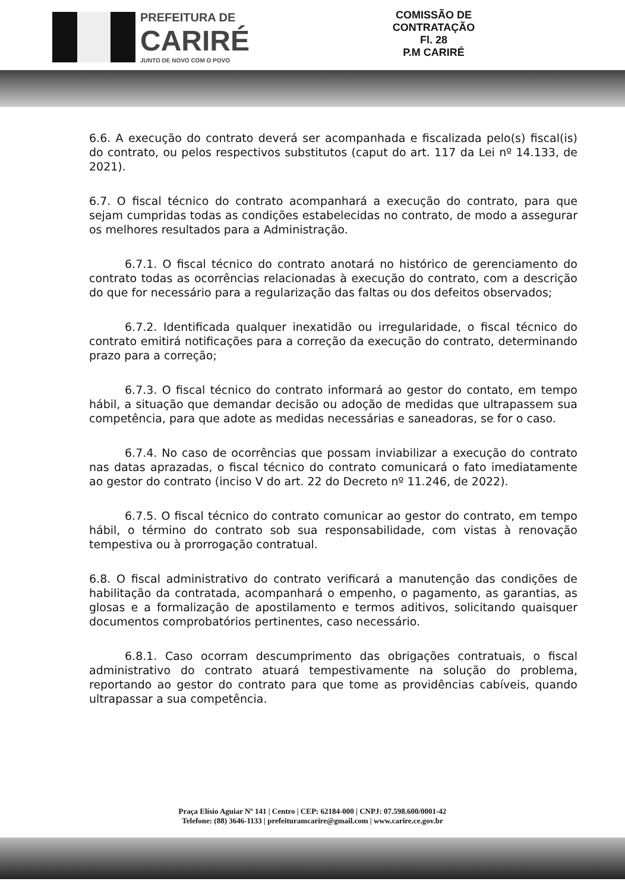PREFEITURA DE
CARIRÉ
JUNTO DE NOVO COM O POVO
COMISSÃO DE CONTRATAÇÃO
Fl. 28
P.M CARIRÉ
6.6. A execução do contrato deverá ser acompanhada e fiscalizada pelo(s) fiscal(is) do contrato, ou pelos respectivos substitutos (caput do art. 117 da Lei nº 14.133, de 2021).
6.7. O fiscal técnico do contrato acompanhará a execução do contrato, para que sejam cumpridas todas as condições estabelecidas no contrato, de modo a assegurar os melhores resultados para a Administração.
6.7.1. O fiscal técnico do contrato anotará no histórico de gerenciamento do contrato todas as ocorrências relacionadas à execução do contrato, com a descrição do que for necessário para a regularização das faltas ou dos defeitos observados;
6.7.2. Identificada qualquer inexatidão ou irregularidade, o fiscal técnico do contrato emitirá notificações para a correção da execução do contrato, determinando prazo para a correção;
6.7.3. O fiscal técnico do contrato informará ao gestor do contato, em tempo hábil, a situação que demandar decisão ou adoção de medidas que ultrapassem sua competência, para que adote as medidas necessárias e saneadoras, se for o caso.
6.7.4. No caso de ocorrências que possam inviabilizar a execução do contrato nas datas aprazadas, o fiscal técnico do contrato comunicará o fato imediatamente ao gestor do contrato (inciso V do art. 22 do Decreto nº 11.246, de 2022).
6.7.5. O fiscal técnico do contrato comunicar ao gestor do contrato, em tempo hábil, o término do contrato sob sua responsabilidade, com vistas à renovação tempestiva ou à prorrogação contratual.
6.8. O fiscal administrativo do contrato verificará a manutenção das condições de habilitação da contratada, acompanhará o empenho, o pagamento, as garantias, as glosas e a formalização de apostilamento e termos aditivos, solicitando quaisquer documentos comprobatórios pertinentes, caso necessário.
6.8.1. Caso ocorram descumprimento das obrigações contratuais, o fiscal administrativo do contrato atuará tempestivamente na solução do problema, reportando ao gestor do contrato para que tome as providências cabíveis, quando ultrapassar a sua competência.
Praça Elísio Aguiar Nº 141 | Centro | CEP: 62184-000 | CNPJ: 07.598.600/0001-42
Telefone: (88) 3646-1133 | prefeituramcarire@gmail.com | www.carire.ce.gov.br